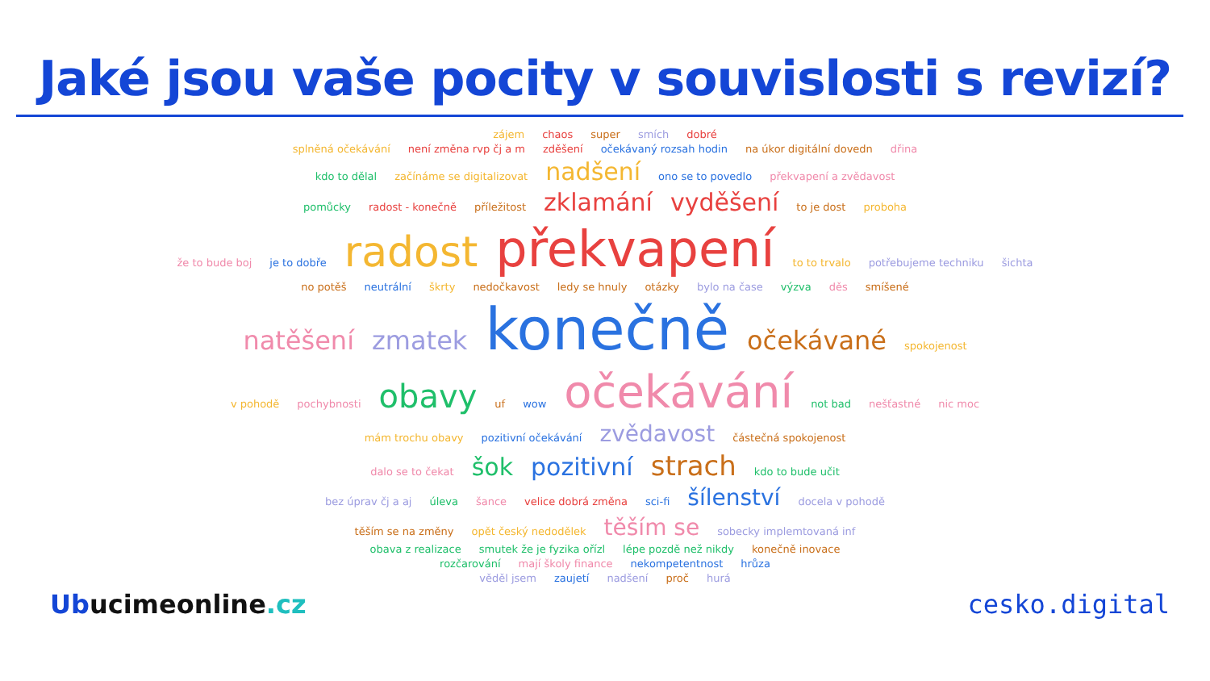Jaké jsou vaše pocity v souvislosti s revizí?
zájem chaos super smích dobré
splněná očekávání není změna rvp čj a m zděšení očekávaný rozsah hodin na úkor digitální dovedn dřina
kdo to dělal začínáme se digitalizovat nadšení ono se to povedlo překvapení a zvědavost
pomůcky radost - konečně příležitost zklamání vyděšení to je dost proboha
že to bude boj je to dobře radost překvapení to to trvalo potřebujeme techniku šichta
no potěš neutrální škrty nedočkavost ledy se hnuly otázky bylo na čase výzva děs smíšené
natěšení zmatek konečně očekávané spokojenost
v pohodě pochybnosti obavy uf wow očekávání not bad nešťastné nic moc
mám trochu obavy pozitivní očekávání zvědavost částečná spokojenost
dalo se to čekat šok pozitivní strach kdo to bude učit
bez úprav čj a aj úleva šance velice dobrá změna sci-fi šílenství docela v pohodě
těším se na změny opět český nedodělek těším se sobecky implemtovaná inf
obava z realizace smutek že je fyzika ořízl lépe pozdě než nikdy konečně inovace
rozčarování mají školy finance nekompetentnost hrůza
věděl jsem zaujetí nadšení proč hurá
Ubucimeonline.cz cesko.digital